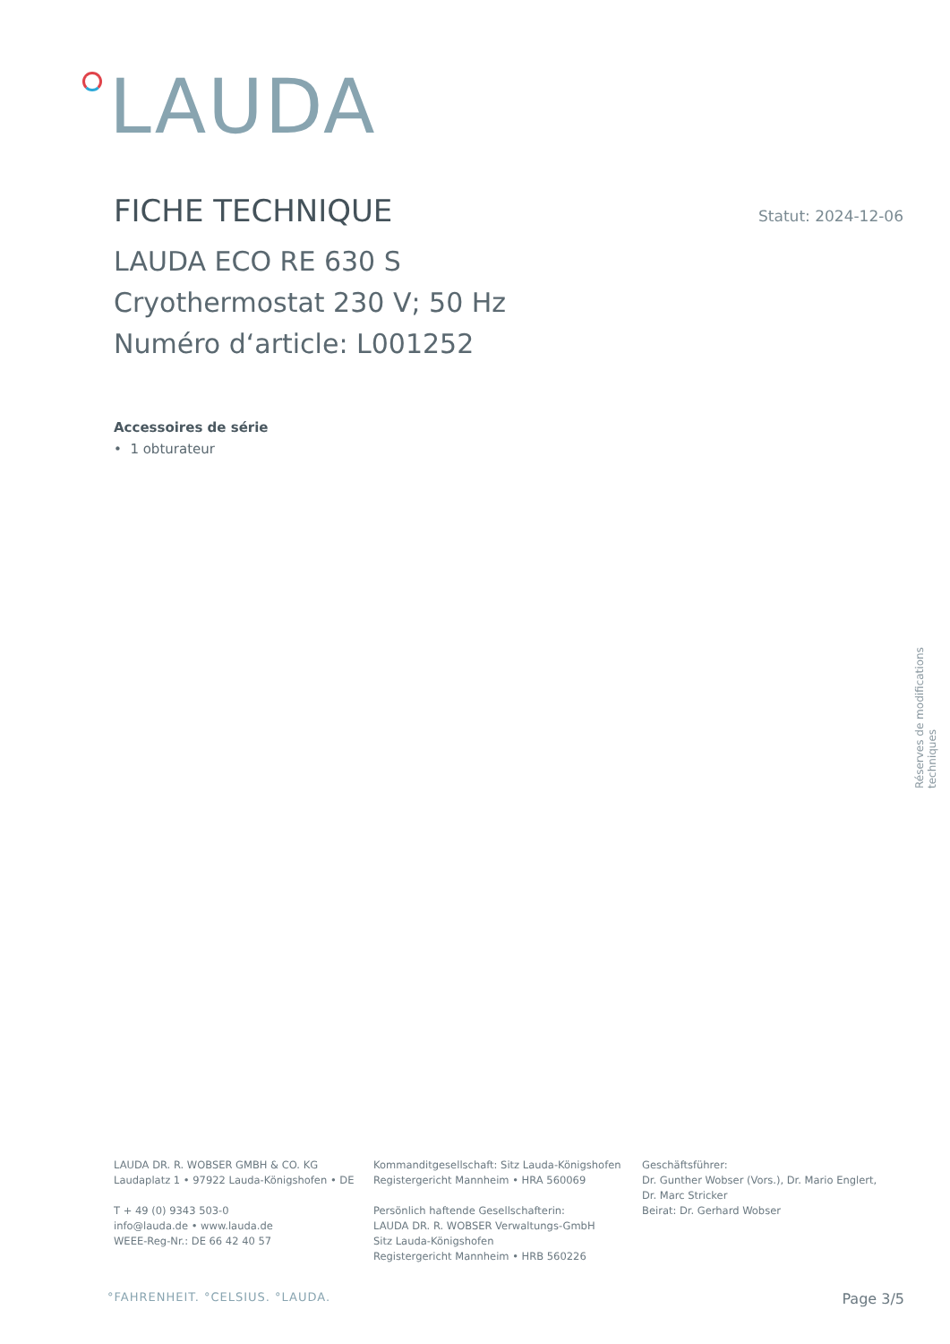LAUDA
FICHE TECHNIQUE
Statut: 2024-12-06
LAUDA ECO RE 630 S
Cryothermostat 230 V; 50 Hz
Numéro d‘article: L001252
Accessoires de série
• 1 obturateur
Réserves de modifications techniques
LAUDA DR. R. WOBSER GMBH & CO. KG
Laudaplatz 1 • 97922 Lauda-Königshofen • DE
T + 49 (0) 9343 503-0
info@lauda.de • www.lauda.de
WEEE-Reg-Nr.: DE 66 42 40 57
Kommanditgesellschaft: Sitz Lauda-Königshofen
Registergericht Mannheim • HRA 560069
Persönlich haftende Gesellschafterin:
LAUDA DR. R. WOBSER Verwaltungs-GmbH
Sitz Lauda-Königshofen
Registergericht Mannheim • HRB 560226
Geschäftsführer:
Dr. Gunther Wobser (Vors.), Dr. Mario Englert,
Dr. Marc Stricker
Beirat: Dr. Gerhard Wobser
°FAHRENHEIT. °CELSIUS. °LAUDA. Page 3/5